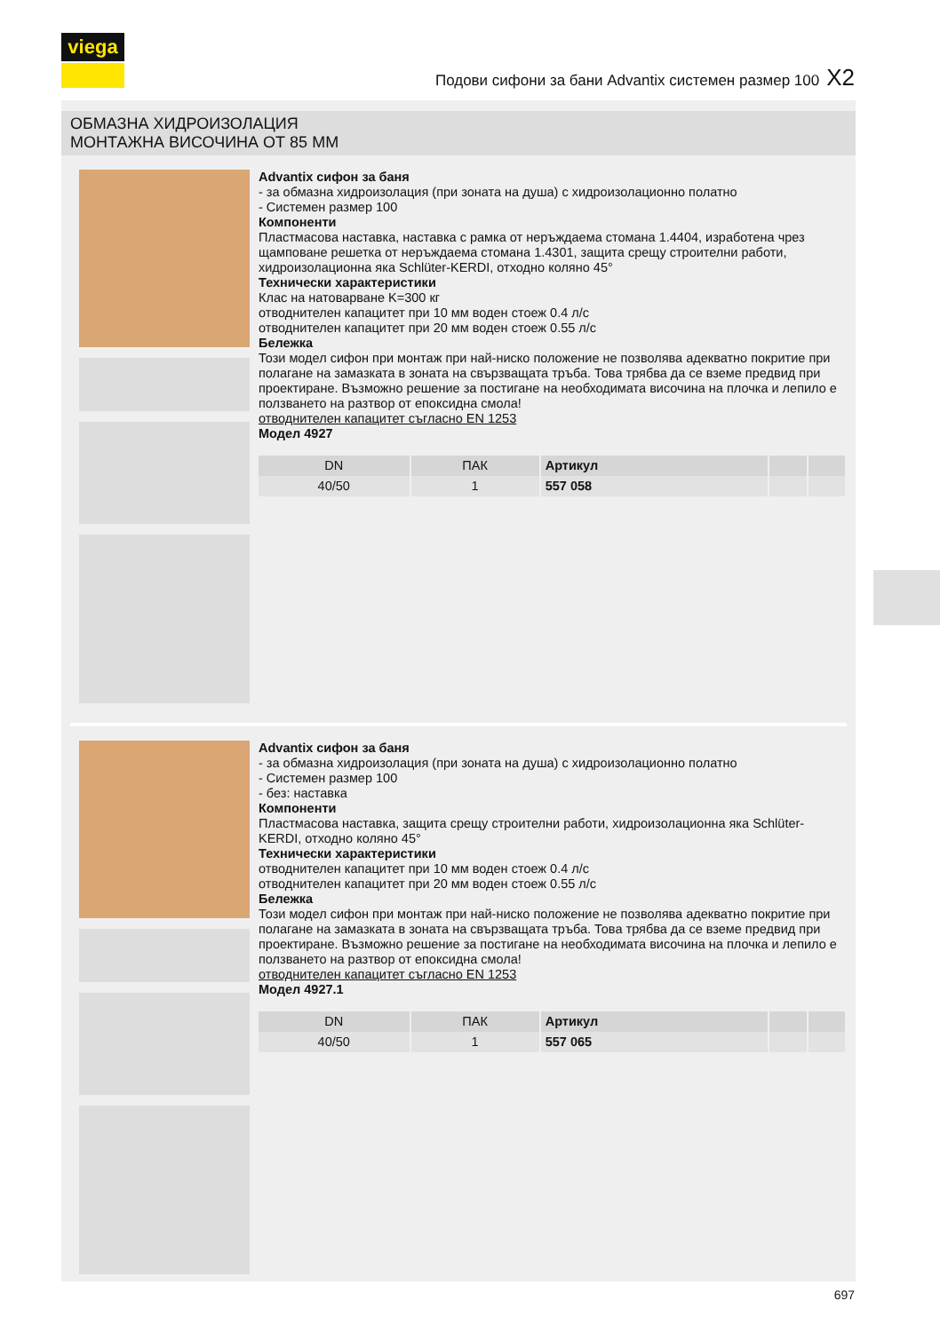viega
Подови сифони за бани Advantix системен размер 100 X2
ОБМАЗНА ХИДРОИЗОЛАЦИЯ
МОНТАЖНА ВИСОЧИНА ОТ 85 ММ
Advantix сифон за баня
- за обмазна хидроизолация (при зоната на душа) с хидроизолационно полатно
- Системен размер 100
Компоненти
Пластмасова наставка, наставка с рамка от неръждаема стомана 1.4404, изработена чрез щамповане решетка от неръждаема стомана 1.4301, защита срещу строителни работи, хидроизолационна яка Schlüter-KERDI, отходно коляно 45°
Технически характеристики
Клас на натоварване K=300 кг
отводнителен капацитет при 10 мм воден стоеж 0.4 л/с
отводнителен капацитет при 20 мм воден стоеж 0.55 л/с
Бележка
Този модел сифон при монтаж при най-ниско положение не позволява адекватно покритие при полагане на замазката в зоната на свързващата тръба. Това трябва да се вземе предвид при проектиране. Възможно решение за постигане на необходимата височина на плочка и лепило е ползването на разтвор от епоксидна смола!
отводнителен капацитет съгласно EN 1253
Модел 4927
| DN | ПАК | Артикул | | |
| --- | --- | --- | --- | --- |
| 40/50 | 1 | 557 058 | | |
Advantix сифон за баня
- за обмазна хидроизолация (при зоната на душа) с хидроизолационно полатно
- Системен размер 100
- без: наставка
Компоненти
Пластмасова наставка, защита срещу строителни работи, хидроизолационна яка Schlüter-KERDI, отходно коляно 45°
Технически характеристики
отводнителен капацитет при 10 мм воден стоеж 0.4 л/с
отводнителен капацитет при 20 мм воден стоеж 0.55 л/с
Бележка
Този модел сифон при монтаж при най-ниско положение не позволява адекватно покритие при полагане на замазката в зоната на свързващата тръба. Това трябва да се вземе предвид при проектиране. Възможно решение за постигане на необходимата височина на плочка и лепило е ползването на разтвор от епоксидна смола!
отводнителен капацитет съгласно EN 1253
Модел 4927.1
| DN | ПАК | Артикул | | |
| --- | --- | --- | --- | --- |
| 40/50 | 1 | 557 065 | | |
697